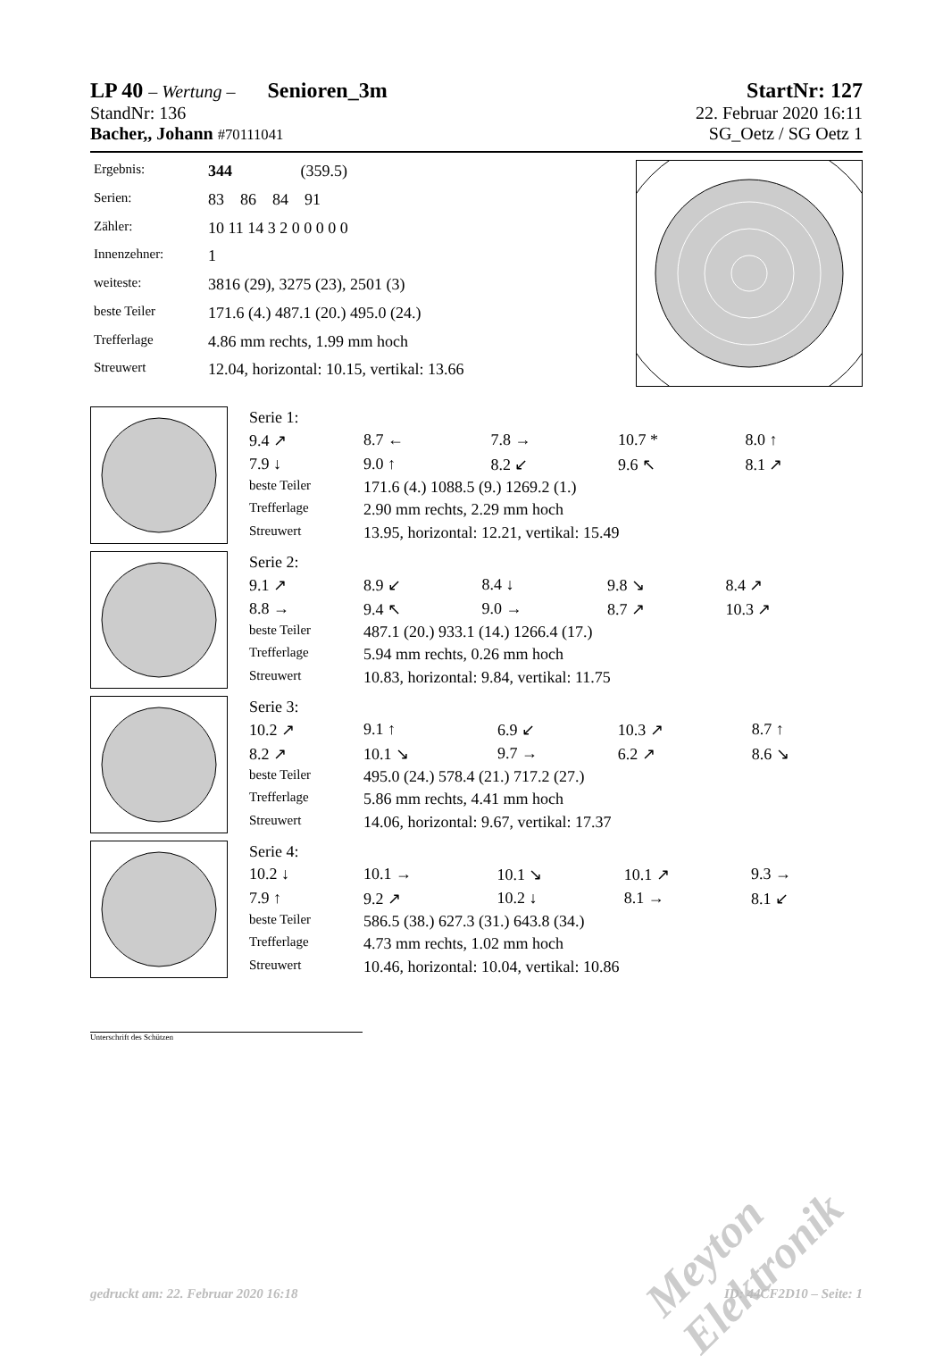LP 40 – Wertung – Senioren_3m StartNr: 127
StandNr: 136 22. Februar 2020 16:11
Bacher,, Johann #70111041 SG_Oetz / SG Oetz 1
| Ergebnis: | 344 (359.5) |
| Serien: | 83 86 84 91 |
| Zähler: | 10 11 14 3 2 0 0 0 0 0 |
| Innenzehner: | 1 |
| weiteste: | 3816 (29), 3275 (23), 2501 (3) |
| beste Teiler | 171.6 (4.) 487.1 (20.) 495.0 (24.) |
| Trefferlage | 4.86 mm rechts, 1.99 mm hoch |
| Streuwert | 12.04, horizontal: 10.15, vertikal: 13.66 |
| Serie 1: | | | | |
| 9.4 ↗ | 8.7 ← | 7.8 → | 10.7 * | 8.0 ↑ |
| 7.9 ↓ | 9.0 ↑ | 8.2 ↙ | 9.6 ↖ | 8.1 ↗ |
| beste Teiler | 171.6 (4.) 1088.5 (9.) 1269.2 (1.) | | | |
| Trefferlage | 2.90 mm rechts, 2.29 mm hoch | | | |
| Streuwert | 13.95, horizontal: 12.21, vertikal: 15.49 | | | |
| Serie 2: | | | | |
| 9.1 ↗ | 8.9 ↙ | 8.4 ↓ | 9.8 ↘ | 8.4 ↗ |
| 8.8 → | 9.4 ↖ | 9.0 → | 8.7 ↗ | 10.3 ↗ |
| beste Teiler | 487.1 (20.) 933.1 (14.) 1266.4 (17.) | | | |
| Trefferlage | 5.94 mm rechts, 0.26 mm hoch | | | |
| Streuwert | 10.83, horizontal: 9.84, vertikal: 11.75 | | | |
| Serie 3: | | | | |
| 10.2 ↗ | 9.1 ↑ | 6.9 ↙ | 10.3 ↗ | 8.7 ↑ |
| 8.2 ↗ | 10.1 ↘ | 9.7 → | 6.2 ↗ | 8.6 ↘ |
| beste Teiler | 495.0 (24.) 578.4 (21.) 717.2 (27.) | | | |
| Trefferlage | 5.86 mm rechts, 4.41 mm hoch | | | |
| Streuwert | 14.06, horizontal: 9.67, vertikal: 17.37 | | | |
| Serie 4: | | | | |
| 10.2 ↓ | 10.1 → | 10.1 ↘ | 10.1 ↗ | 9.3 → |
| 7.9 ↑ | 9.2 ↗ | 10.2 ↓ | 8.1 → | 8.1 ↙ |
| beste Teiler | 586.5 (38.) 627.3 (31.) 643.8 (34.) | | | |
| Trefferlage | 4.73 mm rechts, 1.02 mm hoch | | | |
| Streuwert | 10.46, horizontal: 10.04, vertikal: 10.86 | | | |
Unterschrift des Schützen
Meyton Elektronik
gedruckt am: 22. Februar 2020 16:18 ID: 44CF2D10 – Seite: 1